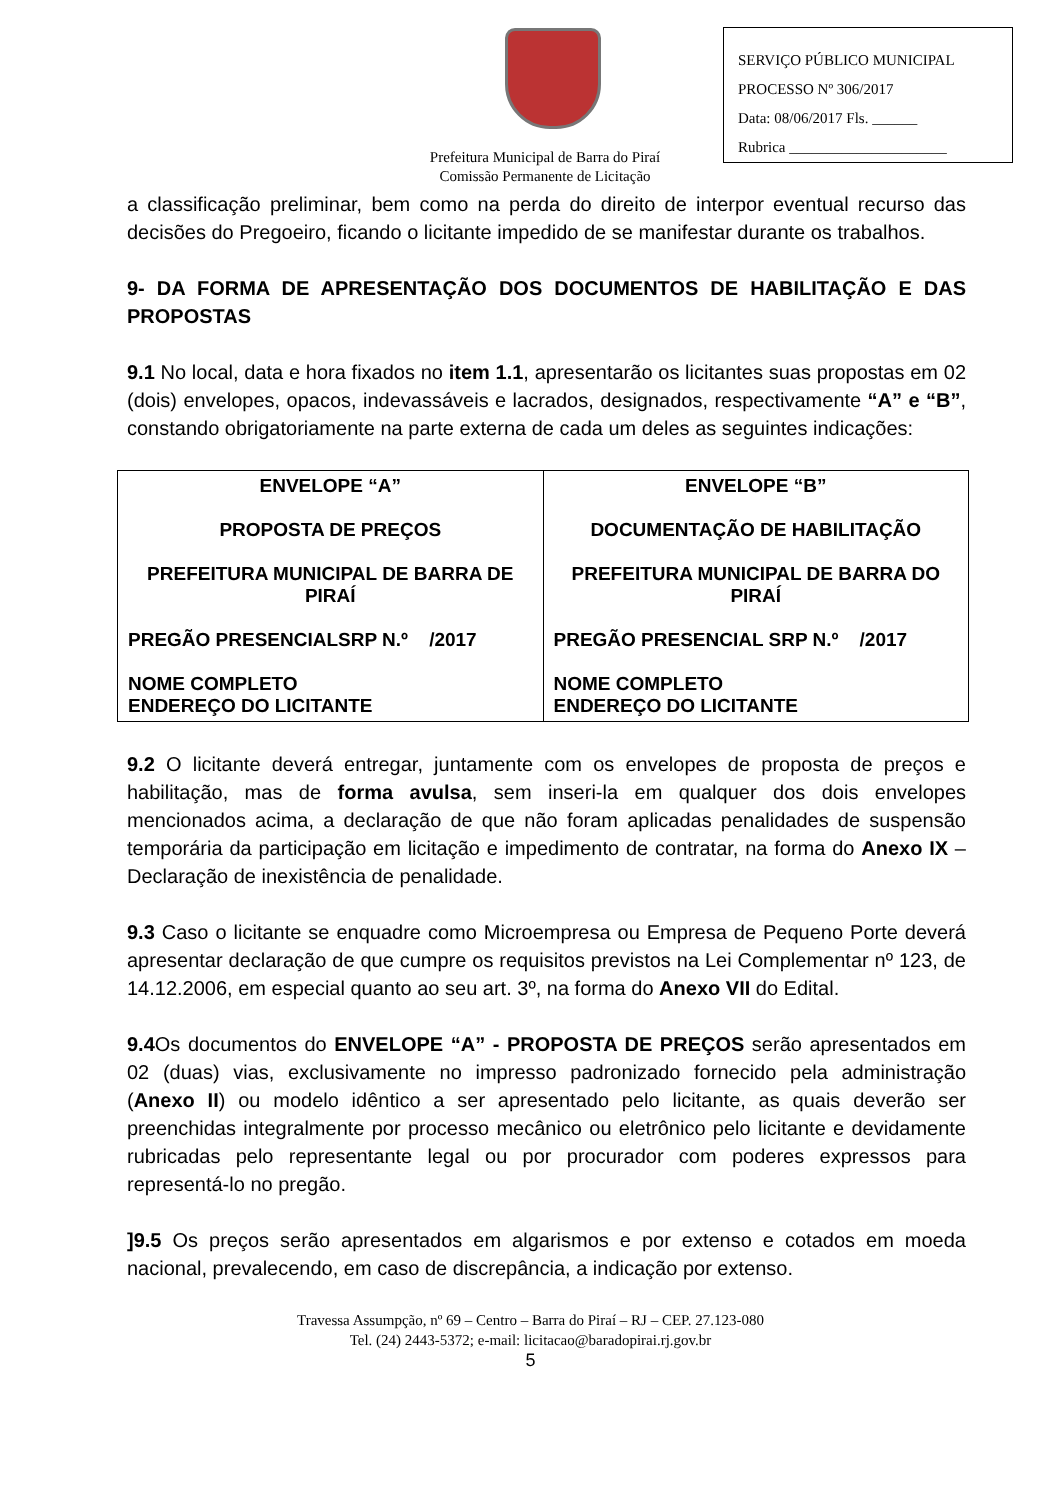SERVIÇO PÚBLICO MUNICIPAL
PROCESSO Nº 306/2017
Data: 08/06/2017 Fls. ______
Rubrica _____________________
Prefeitura Municipal de Barra do Piraí
Comissão Permanente de Licitação
a classificação preliminar, bem como na perda do direito de interpor eventual recurso das decisões do Pregoeiro, ficando o licitante impedido de se manifestar durante os trabalhos.
9- DA FORMA DE APRESENTAÇÃO DOS DOCUMENTOS DE HABILITAÇÃO E DAS PROPOSTAS
9.1 No local, data e hora fixados no item 1.1, apresentarão os licitantes suas propostas em 02 (dois) envelopes, opacos, indevassáveis e lacrados, designados, respectivamente “A” e “B”, constando obrigatoriamente na parte externa de cada um deles as seguintes indicações:
| ENVELOPE “A” PROPOSTA DE PREÇOS PREFEITURA MUNICIPAL DE BARRA DE PIRAÍ PREGÃO PRESENCIALSRP N.º /2017 NOME COMPLETO ENDEREÇO DO LICITANTE | ENVELOPE “B” DOCUMENTAÇÃO DE HABILITAÇÃO PREFEITURA MUNICIPAL DE BARRA DO PIRAÍ PREGÃO PRESENCIAL SRP N.º /2017 NOME COMPLETO ENDEREÇO DO LICITANTE |
9.2 O licitante deverá entregar, juntamente com os envelopes de proposta de preços e habilitação, mas de forma avulsa, sem inseri-la em qualquer dos dois envelopes mencionados acima, a declaração de que não foram aplicadas penalidades de suspensão temporária da participação em licitação e impedimento de contratar, na forma do Anexo IX – Declaração de inexistência de penalidade.
9.3 Caso o licitante se enquadre como Microempresa ou Empresa de Pequeno Porte deverá apresentar declaração de que cumpre os requisitos previstos na Lei Complementar nº 123, de 14.12.2006, em especial quanto ao seu art. 3º, na forma do Anexo VII do Edital.
9.4 Os documentos do ENVELOPE “A” - PROPOSTA DE PREÇOS serão apresentados em 02 (duas) vias, exclusivamente no impresso padronizado fornecido pela administração (Anexo II) ou modelo idêntico a ser apresentado pelo licitante, as quais deverão ser preenchidas integralmente por processo mecânico ou eletrônico pelo licitante e devidamente rubricadas pelo representante legal ou por procurador com poderes expressos para representá-lo no pregão.
]9.5 Os preços serão apresentados em algarismos e por extenso e cotados em moeda nacional, prevalecendo, em caso de discrepância, a indicação por extenso.
Travessa Assumpção, nº 69 – Centro – Barra do Piraí – RJ – CEP. 27.123-080
Tel. (24) 2443-5372; e-mail: licitacao@baradopirai.rj.gov.br
5